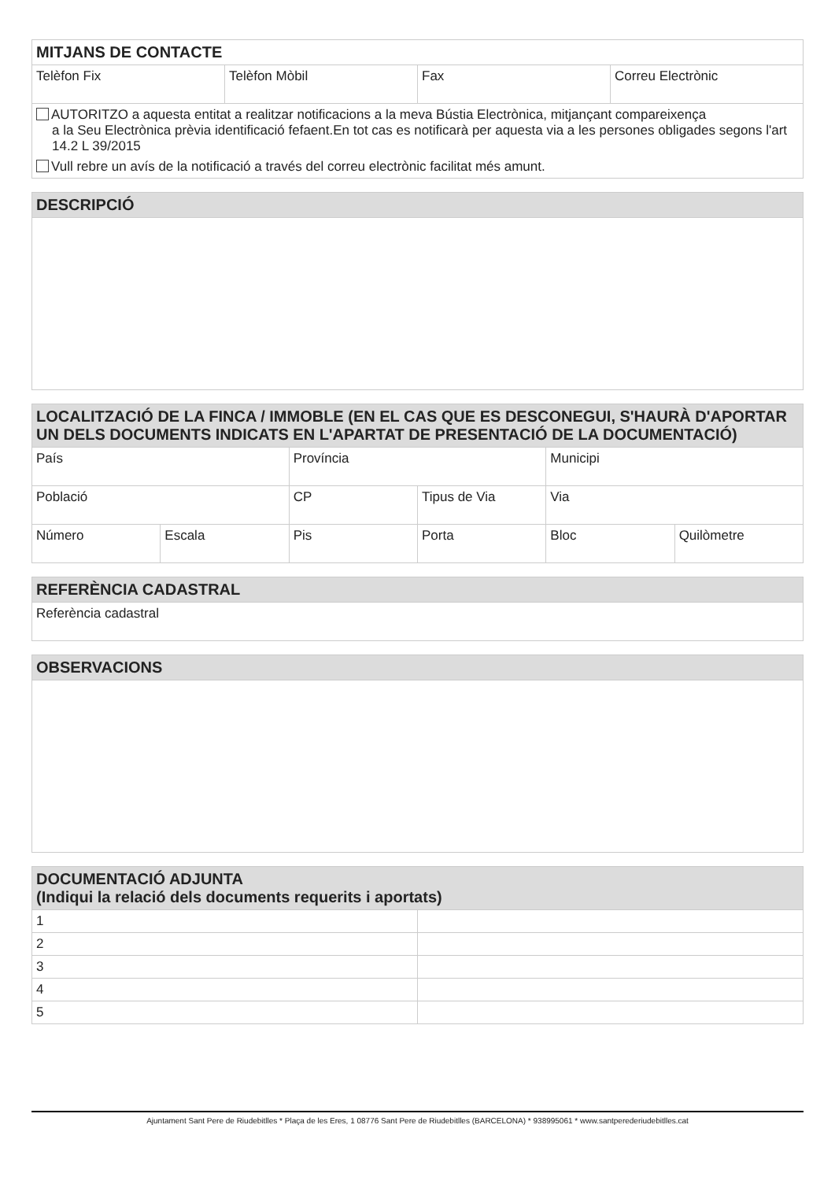| MITJANS DE CONTACTE | | | |
| --- | --- | --- | --- |
| Telèfon Fix | Telèfon Mòbil | Fax | Correu Electrònic |
| AUTORITZO a aquesta entitat a realitzar notificacions a la meva Bústia Electrònica, mitjançant compareixença a la Seu Electrònica prèvia identificació fefaent.En tot cas es notificarà per aquesta via a les persones obligades segons l'art 14.2 L 39/2015 Vull rebre un avís de la notificació a través del correu electrònic facilitat més amunt. | | | |
| DESCRIPCIÓ |
| --- |
| LOCALITZACIÓ DE LA FINCA / IMMOBLE (EN EL CAS QUE ES DESCONEGUI, S'HAURÀ D'APORTAR UN DELS DOCUMENTS INDICATS EN L'APARTAT DE PRESENTACIÓ DE LA DOCUMENTACIÓ) | | | | | |
| --- | --- | --- | --- | --- | --- |
| País | | Província | | Municipi | |
| Població | | CP | Tipus de Via | Via | |
| Número | Escala | Pis | Porta | Bloc | Quilòmetre |
| REFERÈNCIA CADASTRAL |
| --- |
| Referència cadastral |
| OBSERVACIONS |
| --- |
| DOCUMENTACIÓ ADJUNTA (Indiqui la relació dels documents requerits i aportats) | |
| --- | --- |
| 1 | |
| 2 | |
| 3 | |
| 4 | |
| 5 | |
Ajuntament Sant Pere de Riudebitlles * Plaça de les Eres, 1 08776 Sant Pere de Riudebitlles (BARCELONA) * 938995061 * www.santperederiudebitlles.cat